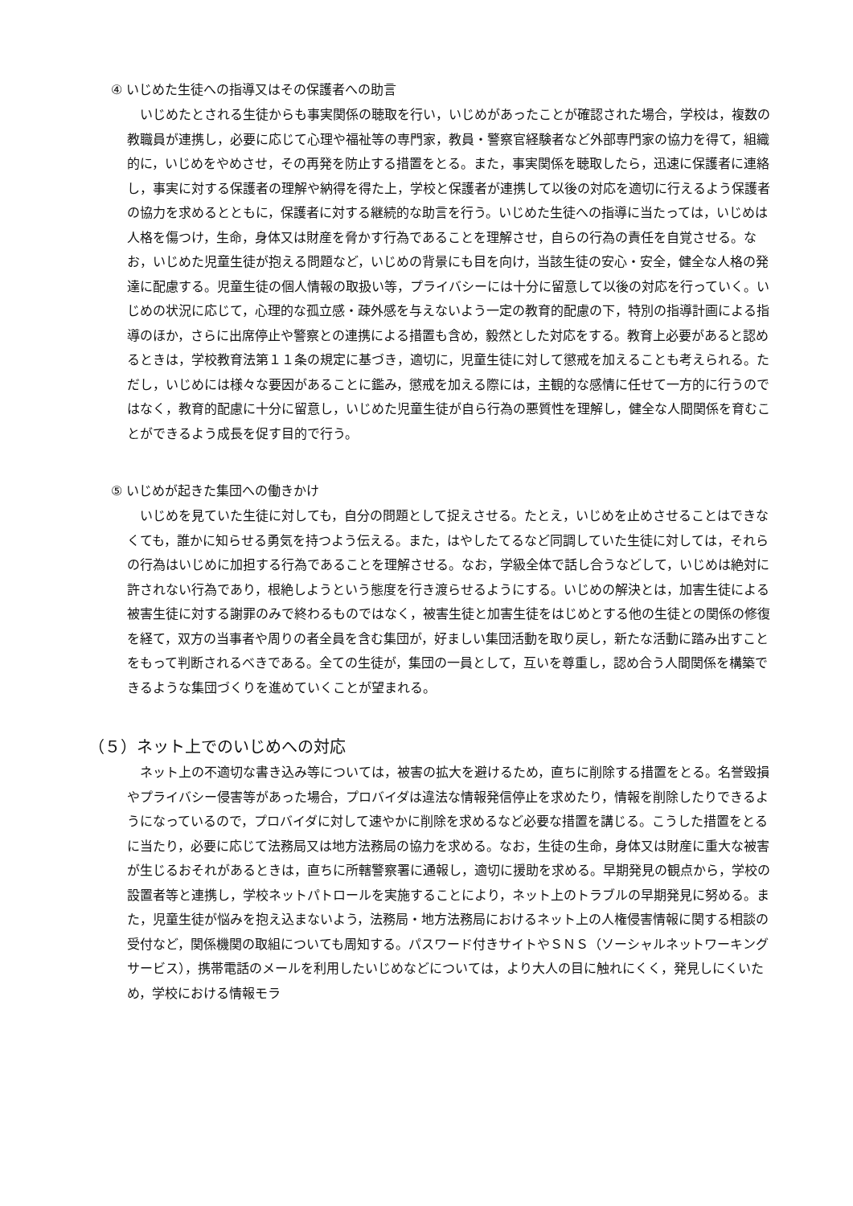④ いじめた生徒への指導又はその保護者への助言
いじめたとされる生徒からも事実関係の聴取を行い，いじめがあったことが確認された場合，学校は，複数の教職員が連携し，必要に応じて心理や福祉等の専門家，教員・警察官経験者など外部専門家の協力を得て，組織的に，いじめをやめさせ，その再発を防止する措置をとる。また，事実関係を聴取したら，迅速に保護者に連絡し，事実に対する保護者の理解や納得を得た上，学校と保護者が連携して以後の対応を適切に行えるよう保護者の協力を求めるとともに，保護者に対する継続的な助言を行う。いじめた生徒への指導に当たっては，いじめは人格を傷つけ，生命，身体又は財産を脅かす行為であることを理解させ，自らの行為の責任を自覚させる。なお，いじめた児童生徒が抱える問題など，いじめの背景にも目を向け，当該生徒の安心・安全，健全な人格の発達に配慮する。児童生徒の個人情報の取扱い等，プライバシーには十分に留意して以後の対応を行っていく。いじめの状況に応じて，心理的な孤立感・疎外感を与えないよう一定の教育的配慮の下，特別の指導計画による指導のほか，さらに出席停止や警察との連携による措置も含め，毅然とした対応をする。教育上必要があると認めるときは，学校教育法第１１条の規定に基づき，適切に，児童生徒に対して懲戒を加えることも考えられる。ただし，いじめには様々な要因があることに鑑み，懲戒を加える際には，主観的な感情に任せて一方的に行うのではなく，教育的配慮に十分に留意し，いじめた児童生徒が自ら行為の悪質性を理解し，健全な人間関係を育むことができるよう成長を促す目的で行う。
⑤ いじめが起きた集団への働きかけ
いじめを見ていた生徒に対しても，自分の問題として捉えさせる。たとえ，いじめを止めさせることはできなくても，誰かに知らせる勇気を持つよう伝える。また，はやしたてるなど同調していた生徒に対しては，それらの行為はいじめに加担する行為であることを理解させる。なお，学級全体で話し合うなどして，いじめは絶対に許されない行為であり，根絶しようという態度を行き渡らせるようにする。いじめの解決とは，加害生徒による被害生徒に対する謝罪のみで終わるものではなく，被害生徒と加害生徒をはじめとする他の生徒との関係の修復を経て，双方の当事者や周りの者全員を含む集団が，好ましい集団活動を取り戻し，新たな活動に踏み出すことをもって判断されるべきである。全ての生徒が，集団の一員として，互いを尊重し，認め合う人間関係を構築できるような集団づくりを進めていくことが望まれる。
（５）ネット上でのいじめへの対応
ネット上の不適切な書き込み等については，被害の拡大を避けるため，直ちに削除する措置をとる。名誉毀損やプライバシー侵害等があった場合，プロバイダは違法な情報発信停止を求めたり，情報を削除したりできるようになっているので，プロバイダに対して速やかに削除を求めるなど必要な措置を講じる。こうした措置をとるに当たり，必要に応じて法務局又は地方法務局の協力を求める。なお，生徒の生命，身体又は財産に重大な被害が生じるおそれがあるときは，直ちに所轄警察署に通報し，適切に援助を求める。早期発見の観点から，学校の設置者等と連携し，学校ネットパトロールを実施することにより，ネット上のトラブルの早期発見に努める。また，児童生徒が悩みを抱え込まないよう，法務局・地方法務局におけるネット上の人権侵害情報に関する相談の受付など，関係機関の取組についても周知する。パスワード付きサイトやＳＮＳ（ソーシャルネットワーキングサービス），携帯電話のメールを利用したいじめなどについては，より大人の目に触れにくく，発見しにくいため，学校における情報モラ